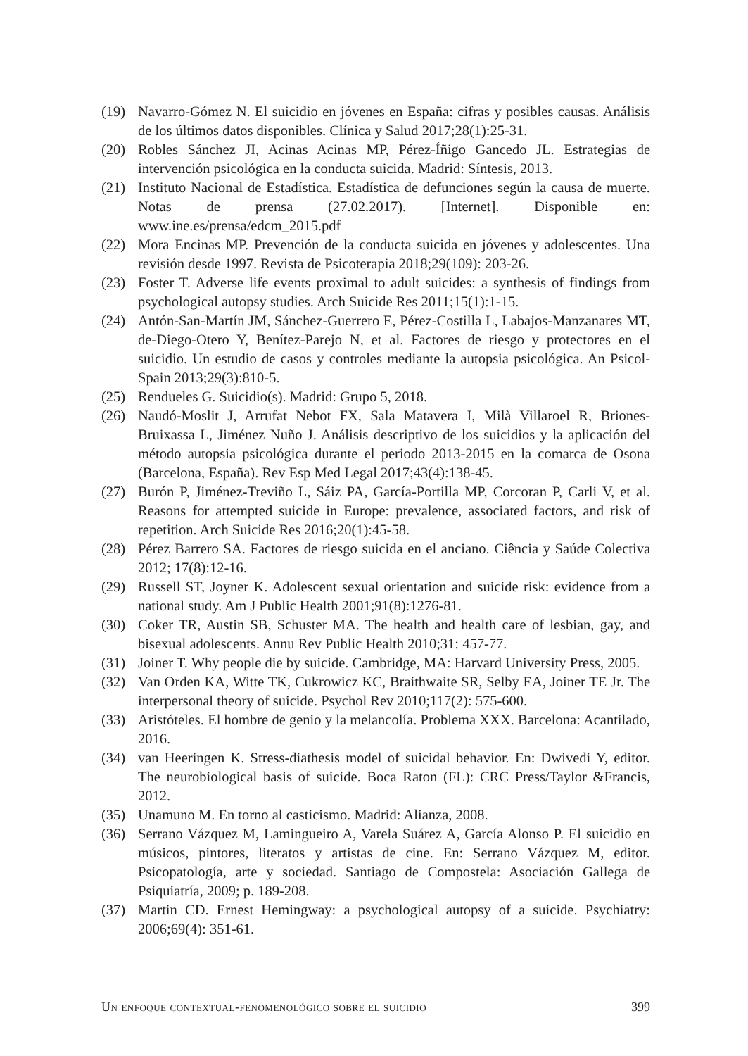(19) Navarro-Gómez N. El suicidio en jóvenes en España: cifras y posibles causas. Análisis de los últimos datos disponibles. Clínica y Salud 2017;28(1):25-31.
(20) Robles Sánchez JI, Acinas Acinas MP, Pérez-Íñigo Gancedo JL. Estrategias de intervención psicológica en la conducta suicida. Madrid: Síntesis, 2013.
(21) Instituto Nacional de Estadística. Estadística de defunciones según la causa de muerte. Notas de prensa (27.02.2017). [Internet]. Disponible en: www.ine.es/prensa/edcm_2015.pdf
(22) Mora Encinas MP. Prevención de la conducta suicida en jóvenes y adolescentes. Una revisión desde 1997. Revista de Psicoterapia 2018;29(109): 203-26.
(23) Foster T. Adverse life events proximal to adult suicides: a synthesis of findings from psychological autopsy studies. Arch Suicide Res 2011;15(1):1-15.
(24) Antón-San-Martín JM, Sánchez-Guerrero E, Pérez-Costilla L, Labajos-Manzanares MT, de-Diego-Otero Y, Benítez-Parejo N, et al. Factores de riesgo y protectores en el suicidio. Un estudio de casos y controles mediante la autopsia psicológica. An Psicol-Spain 2013;29(3):810-5.
(25) Rendueles G. Suicidio(s). Madrid: Grupo 5, 2018.
(26) Naudó-Moslit J, Arrufat Nebot FX, Sala Matavera I, Milà Villaroel R, Briones-Bruixassa L, Jiménez Nuño J. Análisis descriptivo de los suicidios y la aplicación del método autopsia psicológica durante el periodo 2013-2015 en la comarca de Osona (Barcelona, España). Rev Esp Med Legal 2017;43(4):138-45.
(27) Burón P, Jiménez-Treviño L, Sáiz PA, García-Portilla MP, Corcoran P, Carli V, et al. Reasons for attempted suicide in Europe: prevalence, associated factors, and risk of repetition. Arch Suicide Res 2016;20(1):45-58.
(28) Pérez Barrero SA. Factores de riesgo suicida en el anciano. Ciência y Saúde Colectiva 2012; 17(8):12-16.
(29) Russell ST, Joyner K. Adolescent sexual orientation and suicide risk: evidence from a national study. Am J Public Health 2001;91(8):1276-81.
(30) Coker TR, Austin SB, Schuster MA. The health and health care of lesbian, gay, and bisexual adolescents. Annu Rev Public Health 2010;31: 457-77.
(31) Joiner T. Why people die by suicide. Cambridge, MA: Harvard University Press, 2005.
(32) Van Orden KA, Witte TK, Cukrowicz KC, Braithwaite SR, Selby EA, Joiner TE Jr. The interpersonal theory of suicide. Psychol Rev 2010;117(2): 575-600.
(33) Aristóteles. El hombre de genio y la melancolía. Problema XXX. Barcelona: Acantilado, 2016.
(34) van Heeringen K. Stress-diathesis model of suicidal behavior. En: Dwivedi Y, editor. The neurobiological basis of suicide. Boca Raton (FL): CRC Press/Taylor &Francis, 2012.
(35) Unamuno M. En torno al casticismo. Madrid: Alianza, 2008.
(36) Serrano Vázquez M, Lamingueiro A, Varela Suárez A, García Alonso P. El suicidio en músicos, pintores, literatos y artistas de cine. En: Serrano Vázquez M, editor. Psicopatología, arte y sociedad. Santiago de Compostela: Asociación Gallega de Psiquiatría, 2009; p. 189-208.
(37) Martin CD. Ernest Hemingway: a psychological autopsy of a suicide. Psychiatry: 2006;69(4): 351-61.
Un enfoque contextual-fenomenológico sobre el suicidio 399